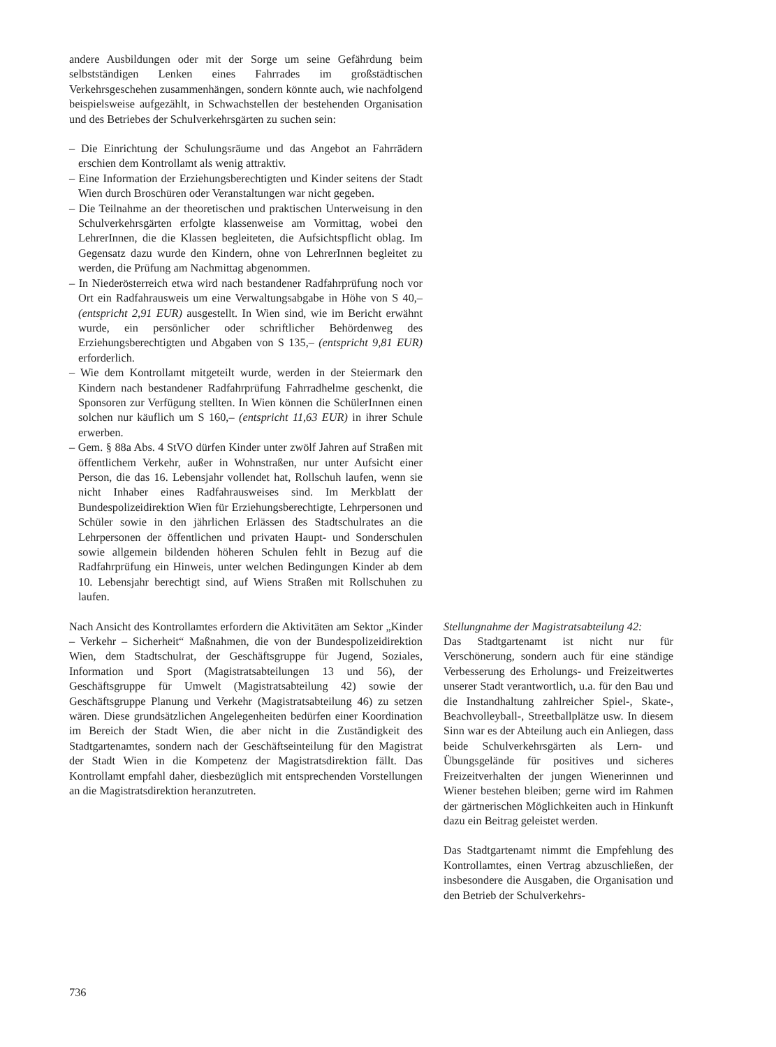andere Ausbildungen oder mit der Sorge um seine Gefährdung beim selbstständigen Lenken eines Fahrrades im großstädtischen Verkehrsgeschehen zusammenhängen, sondern könnte auch, wie nachfolgend beispielsweise aufgezählt, in Schwachstellen der bestehenden Organisation und des Betriebes der Schulverkehrsgärten zu suchen sein:
– Die Einrichtung der Schulungsräume und das Angebot an Fahrrädern erschien dem Kontrollamt als wenig attraktiv.
– Eine Information der Erziehungsberechtigten und Kinder seitens der Stadt Wien durch Broschüren oder Veranstaltungen war nicht gegeben.
– Die Teilnahme an der theoretischen und praktischen Unterweisung in den Schulverkehrsgärten erfolgte klassenweise am Vormittag, wobei den LehrerInnen, die die Klassen begleiteten, die Aufsichtspflicht oblag. Im Gegensatz dazu wurde den Kindern, ohne von LehrerInnen begleitet zu werden, die Prüfung am Nachmittag abgenommen.
– In Niederösterreich etwa wird nach bestandener Radfahrprüfung noch vor Ort ein Radfahrausweis um eine Verwaltungsabgabe in Höhe von S 40,– (entspricht 2,91 EUR) ausgestellt. In Wien sind, wie im Bericht erwähnt wurde, ein persönlicher oder schriftlicher Behördenweg des Erziehungsberechtigten und Abgaben von S 135,– (entspricht 9,81 EUR) erforderlich.
– Wie dem Kontrollamt mitgeteilt wurde, werden in der Steiermark den Kindern nach bestandener Radfahrprüfung Fahrradhelme geschenkt, die Sponsoren zur Verfügung stellten. In Wien können die SchülerInnen einen solchen nur käuflich um S 160,– (entspricht 11,63 EUR) in ihrer Schule erwerben.
– Gem. § 88a Abs. 4 StVO dürfen Kinder unter zwölf Jahren auf Straßen mit öffentlichem Verkehr, außer in Wohnstraßen, nur unter Aufsicht einer Person, die das 16. Lebensjahr vollendet hat, Rollschuh laufen, wenn sie nicht Inhaber eines Radfahrausweises sind. Im Merkblatt der Bundespolizeidirektion Wien für Erziehungsberechtigte, Lehrpersonen und Schüler sowie in den jährlichen Erlässen des Stadtschulrates an die Lehrpersonen der öffentlichen und privaten Haupt- und Sonderschulen sowie allgemein bildenden höheren Schulen fehlt in Bezug auf die Radfahrprüfung ein Hinweis, unter welchen Bedingungen Kinder ab dem 10. Lebensjahr berechtigt sind, auf Wiens Straßen mit Rollschuhen zu laufen.
Nach Ansicht des Kontrollamtes erfordern die Aktivitäten am Sektor „Kinder – Verkehr – Sicherheit“ Maßnahmen, die von der Bundespolizeidirektion Wien, dem Stadtschulrat, der Geschäftsgruppe für Jugend, Soziales, Information und Sport (Magistratsabteilungen 13 und 56), der Geschäftsgruppe für Umwelt (Magistratsabteilung 42) sowie der Geschäftsgruppe Planung und Verkehr (Magistratsabteilung 46) zu setzen wären. Diese grundsätzlichen Angelegenheiten bedürfen einer Koordination im Bereich der Stadt Wien, die aber nicht in die Zuständigkeit des Stadtgartenamtes, sondern nach der Geschäftseinteilung für den Magistrat der Stadt Wien in die Kompetenz der Magistratsdirektion fällt. Das Kontrollamt empfahl daher, diesbezüglich mit entsprechenden Vorstellungen an die Magistratsdirektion heranzutreten.
Stellungnahme der Magistratsabteilung 42:
Das Stadtgartenamt ist nicht nur für Verschönerung, sondern auch für eine ständige Verbesserung des Erholungs- und Freizeitwertes unserer Stadt verantwortlich, u.a. für den Bau und die Instandhaltung zahlreicher Spiel-, Skate-, Beachvolleyball-, Streetballplätze usw. In diesem Sinn war es der Abteilung auch ein Anliegen, dass beide Schulverkehrsgärten als Lern- und Übungsgelände für positives und sicheres Freizeitverhalten der jungen Wienerinnen und Wiener bestehen bleiben; gerne wird im Rahmen der gärtnerischen Möglichkeiten auch in Hinkunft dazu ein Beitrag geleistet werden.
Das Stadtgartenamt nimmt die Empfehlung des Kontrollamtes, einen Vertrag abzuschließen, der insbesondere die Ausgaben, die Organisation und den Betrieb der Schulverkehrs-
736